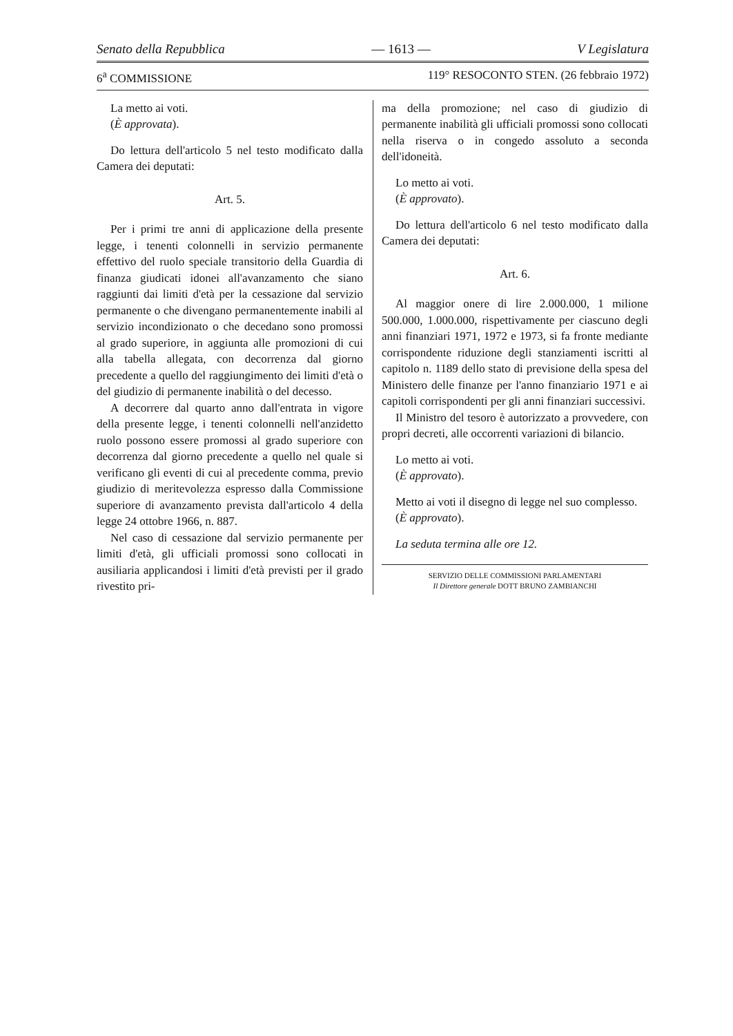Senato della Repubblica — 1613 — V Legislatura
6<sup>a</sup> COMMISSIONE 119° RESOCONTO STEN. (26 febbraio 1972)
La metto ai voti.
(È approvata).
Do lettura dell'articolo 5 nel testo modificato dalla Camera dei deputati:
Art. 5.
Per i primi tre anni di applicazione della presente legge, i tenenti colonnelli in servizio permanente effettivo del ruolo speciale transitorio della Guardia di finanza giudicati idonei all'avanzamento che siano raggiunti dai limiti d'età per la cessazione dal servizio permanente o che divengano permanentemente inabili al servizio incondizionato o che decedano sono promossi al grado superiore, in aggiunta alle promozioni di cui alla tabella allegata, con decorrenza dal giorno precedente a quello del raggiungimento dei limiti d'età o del giudizio di permanente inabilità o del decesso.
A decorrere dal quarto anno dall'entrata in vigore della presente legge, i tenenti colonnelli nell'anzidetto ruolo possono essere promossi al grado superiore con decorrenza dal giorno precedente a quello nel quale si verificano gli eventi di cui al precedente comma, previo giudizio di meritevolezza espresso dalla Commissione superiore di avanzamento prevista dall'articolo 4 della legge 24 ottobre 1966, n. 887.
Nel caso di cessazione dal servizio permanente per limiti d'età, gli ufficiali promossi sono collocati in ausiliaria applicandosi i limiti d'età previsti per il grado rivestito pri-
ma della promozione; nel caso di giudizio di permanente inabilità gli ufficiali promossi sono collocati nella riserva o in congedo assoluto a seconda dell'idoneità.
Lo metto ai voti.
(È approvato).
Do lettura dell'articolo 6 nel testo modificato dalla Camera dei deputati:
Art. 6.
Al maggior onere di lire 2.000.000, 1 milione 500.000, 1.000.000, rispettivamente per ciascuno degli anni finanziari 1971, 1972 e 1973, si fa fronte mediante corrispondente riduzione degli stanziamenti iscritti al capitolo n. 1189 dello stato di previsione della spesa del Ministero delle finanze per l'anno finanziario 1971 e ai capitoli corrispondenti per gli anni finanziari successivi.
Il Ministro del tesoro è autorizzato a provvedere, con propri decreti, alle occorrenti variazioni di bilancio.
Lo metto ai voti.
(È approvato).
Metto ai voti il disegno di legge nel suo complesso.
(È approvato).
La seduta termina alle ore 12.
SERVIZIO DELLE COMMISSIONI PARLAMENTARI
Il Direttore generale DOTT BRUNO ZAMBIANCHI